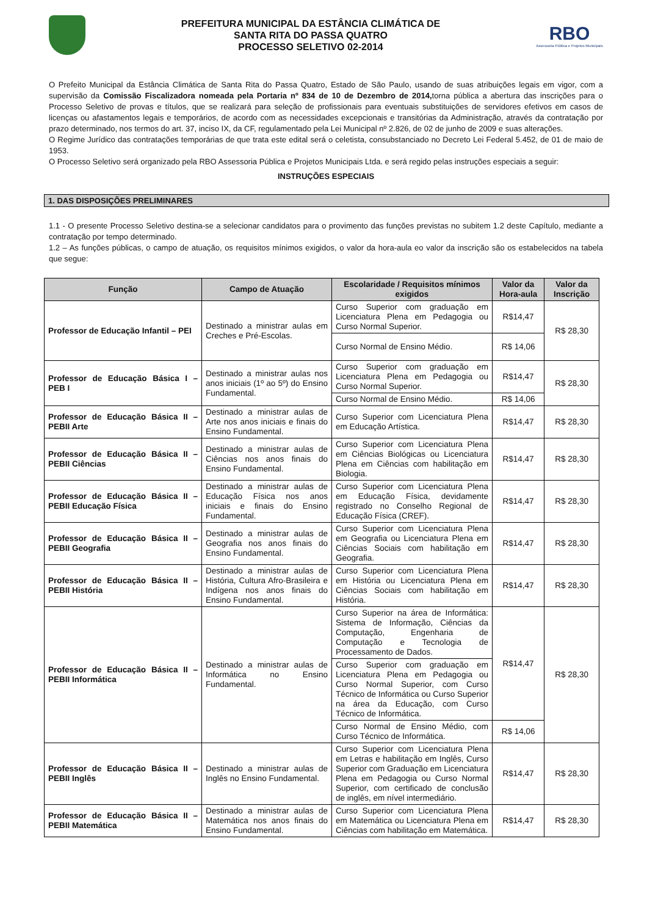PREFEITURA MUNICIPAL DA ESTÂNCIA CLIMÁTICA DE
SANTA RITA DO PASSA QUATRO
PROCESSO SELETIVO 02-2014
RBO
Assessoria Pública e Projetos Municipais
O Prefeito Municipal da Estância Climática de Santa Rita do Passa Quatro, Estado de São Paulo, usando de suas atribuições legais em vigor, com a supervisão da Comissão Fiscalizadora nomeada pela Portaria nº 834 de 10 de Dezembro de 2014, torna pública a abertura das inscrições para o Processo Seletivo de provas e títulos, que se realizará para seleção de profissionais para eventuais substituições de servidores efetivos em casos de licenças ou afastamentos legais e temporários, de acordo com as necessidades excepcionais e transitórias da Administração, através da contratação por prazo determinado, nos termos do art. 37, inciso IX, da CF, regulamentado pela Lei Municipal nº 2.826, de 02 de junho de 2009 e suas alterações.
O Regime Jurídico das contratações temporárias de que trata este edital será o celetista, consubstanciado no Decreto Lei Federal 5.452, de 01 de maio de 1953.
O Processo Seletivo será organizado pela RBO Assessoria Pública e Projetos Municipais Ltda. e será regido pelas instruções especiais a seguir:
INSTRUÇÕES ESPECIAIS
1. DAS DISPOSIÇÕES PRELIMINARES
1.1 - O presente Processo Seletivo destina-se a selecionar candidatos para o provimento das funções previstas no subitem 1.2 deste Capítulo, mediante a contratação por tempo determinado.
1.2 – As funções públicas, o campo de atuação, os requisitos mínimos exigidos, o valor da hora-aula eo valor da inscrição são os estabelecidos na tabela que segue:
| Função | Campo de Atuação | Escolaridade / Requisitos mínimos exigidos | Valor da Hora-aula | Valor da Inscrição |
| --- | --- | --- | --- | --- |
| Professor de Educação Infantil – PEI | Destinado a ministrar aulas em Creches e Pré-Escolas. | Curso Superior com graduação em Licenciatura Plena em Pedagogia ou Curso Normal Superior. | R$14,47 | R$ 28,30 |
| | | Curso Normal de Ensino Médio. | R$ 14,06 | |
| Professor de Educação Básica I – PEB I | Destinado a ministrar aulas nos anos iniciais (1º ao 5º) do Ensino Fundamental. | Curso Superior com graduação em Licenciatura Plena em Pedagogia ou Curso Normal Superior. | R$14,47 | R$ 28,30 |
| | | Curso Normal de Ensino Médio. | R$ 14,06 | |
| Professor de Educação Básica II – PEBII Arte | Destinado a ministrar aulas de Arte nos anos iniciais e finais do Ensino Fundamental. | Curso Superior com Licenciatura Plena em Educação Artística. | R$14,47 | R$ 28,30 |
| Professor de Educação Básica II – PEBII Ciências | Destinado a ministrar aulas de Ciências nos anos finais do Ensino Fundamental. | Curso Superior com Licenciatura Plena em Ciências Biológicas ou Licenciatura Plena em Ciências com habilitação em Biologia. | R$14,47 | R$ 28,30 |
| Professor de Educação Básica II – PEBII Educação Física | Destinado a ministrar aulas de Educação Física nos anos iniciais e finais do Ensino Fundamental. | Curso Superior com Licenciatura Plena em Educação Física, devidamente registrado no Conselho Regional de Educação Física (CREF). | R$14,47 | R$ 28,30 |
| Professor de Educação Básica II – PEBII Geografia | Destinado a ministrar aulas de Geografia nos anos finais do Ensino Fundamental. | Curso Superior com Licenciatura Plena em Geografia ou Licenciatura Plena em Ciências Sociais com habilitação em Geografia. | R$14,47 | R$ 28,30 |
| Professor de Educação Básica II – PEBII História | Destinado a ministrar aulas de História, Cultura Afro-Brasileira e Indígena nos anos finais do Ensino Fundamental. | Curso Superior com Licenciatura Plena em História ou Licenciatura Plena em Ciências Sociais com habilitação em História. | R$14,47 | R$ 28,30 |
| Professor de Educação Básica II – PEBII Informática | Destinado a ministrar aulas de Informática no Ensino Fundamental. | Curso Superior na área de Informática: Sistema de Informação, Ciências da Computação, Engenharia de Computação e Tecnologia de Processamento de Dados. | R$14,47 | R$ 28,30 |
| | | Curso Superior com graduação em Licenciatura Plena em Pedagogia ou Curso Normal Superior, com Curso Técnico de Informática ou Curso Superior na área da Educação, com Curso Técnico de Informática. | | |
| | | Curso Normal de Ensino Médio, com Curso Técnico de Informática. | R$ 14,06 | |
| Professor de Educação Básica II – PEBII Inglês | Destinado a ministrar aulas de Inglês no Ensino Fundamental. | Curso Superior com Licenciatura Plena em Letras e habilitação em Inglês, Curso Superior com Graduação em Licenciatura Plena em Pedagogia ou Curso Normal Superior, com certificado de conclusão de inglês, em nível intermediário. | R$14,47 | R$ 28,30 |
| Professor de Educação Básica II – PEBII Matemática | Destinado a ministrar aulas de Matemática nos anos finais do Ensino Fundamental. | Curso Superior com Licenciatura Plena em Matemática ou Licenciatura Plena em Ciências com habilitação em Matemática. | R$14,47 | R$ 28,30 |